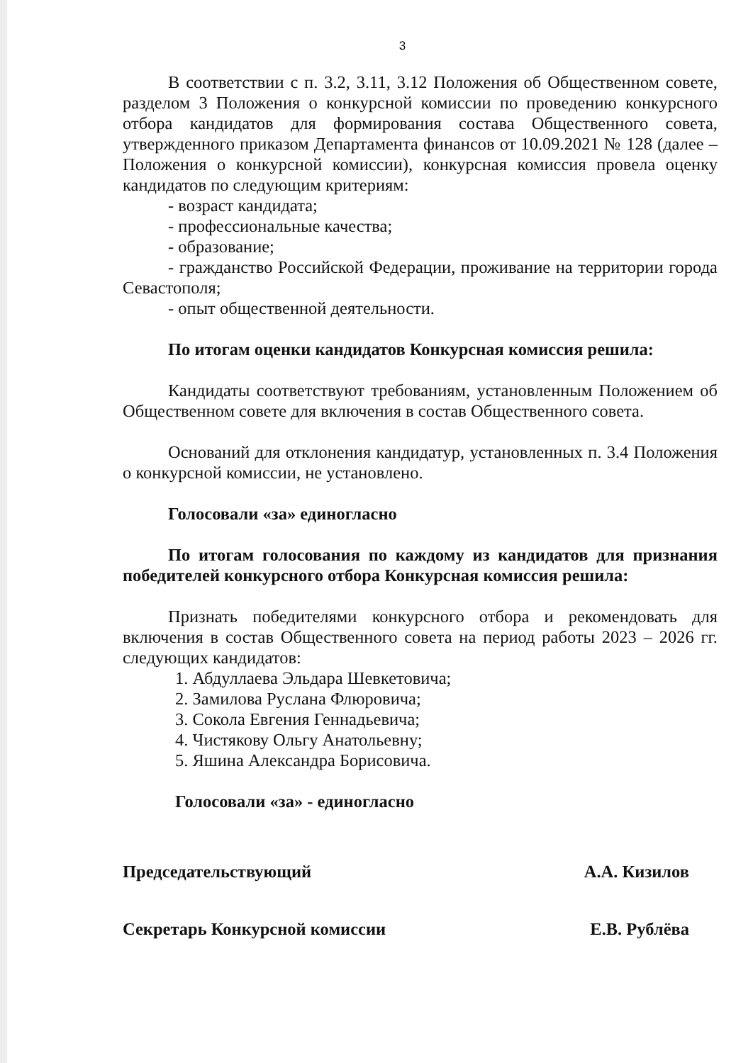3
В соответствии с п. 3.2, 3.11, 3.12 Положения об Общественном совете, разделом 3 Положения о конкурсной комиссии по проведению конкурсного отбора кандидатов для формирования состава Общественного совета, утвержденного приказом Департамента финансов от 10.09.2021 № 128 (далее – Положения о конкурсной комиссии), конкурсная комиссия провела оценку кандидатов по следующим критериям:
- возраст кандидата;
- профессиональные качества;
- образование;
- гражданство Российской Федерации, проживание на территории города Севастополя;
- опыт общественной деятельности.
По итогам оценки кандидатов Конкурсная комиссия решила:
Кандидаты соответствуют требованиям, установленным Положением об Общественном совете для включения в состав Общественного совета.
Оснований для отклонения кандидатур, установленных п. 3.4 Положения о конкурсной комиссии, не установлено.
Голосовали «за» единогласно
По итогам голосования по каждому из кандидатов для признания победителей конкурсного отбора Конкурсная комиссия решила:
Признать победителями конкурсного отбора и рекомендовать для включения в состав Общественного совета на период работы 2023 – 2026 гг. следующих кандидатов:
1. Абдуллаева Эльдара Шевкетовича;
2. Замилова Руслана Флюровича;
3. Сокола Евгения Геннадьевича;
4. Чистякову Ольгу Анатольевну;
5. Яшина Александра Борисовича.
Голосовали «за» - единогласно
Председательствующий А.А. Кизилов
Секретарь Конкурсной комиссии Е.В. Рублёва